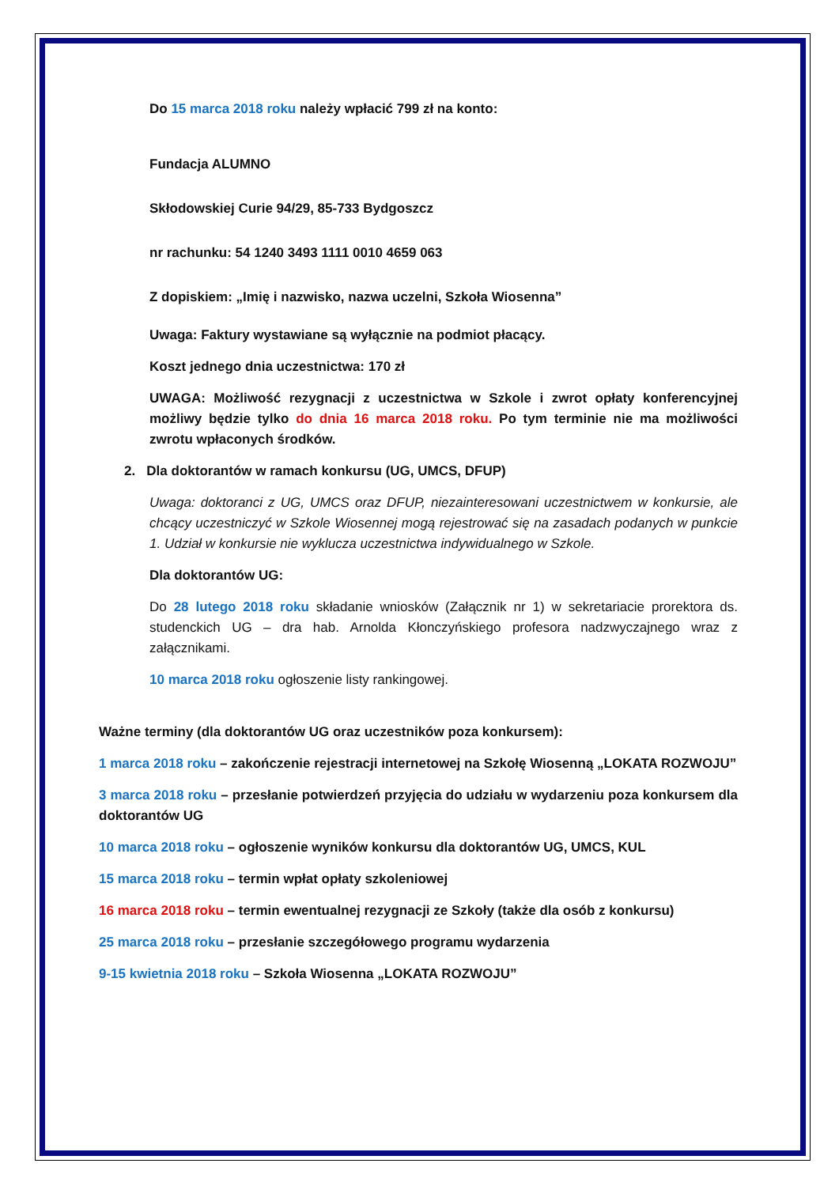Do 15 marca 2018 roku należy wpłacić 799 zł na konto:
Fundacja ALUMNO
Skłodowskiej Curie 94/29, 85-733 Bydgoszcz
nr rachunku: 54 1240 3493 1111 0010 4659 063
Z dopiskiem: „Imię i nazwisko, nazwa uczelni, Szkoła Wiosenna”
Uwaga: Faktury wystawiane są wyłącznie na podmiot płacący.
Koszt jednego dnia uczestnictwa: 170 zł
UWAGA: Możliwość rezygnacji z uczestnictwa w Szkole i zwrot opłaty konferencyjnej możliwy będzie tylko do dnia 16 marca 2018 roku. Po tym terminie nie ma możliwości zwrotu wpłaconych środków.
2. Dla doktorantów w ramach konkursu (UG, UMCS, DFUP)
Uwaga: doktoranci z UG, UMCS oraz DFUP, niezainteresowani uczestnictwem w konkursie, ale chcący uczestniczyć w Szkole Wiosennej mogą rejestrować się na zasadach podanych w punkcie 1. Udział w konkursie nie wyklucza uczestnictwa indywidualnego w Szkole.
Dla doktorantów UG:
Do 28 lutego 2018 roku składanie wniosków (Załącznik nr 1) w sekretariacie prorektora ds. studenckich UG – dra hab. Arnolda Kłonczyńskiego profesora nadzwyczajnego wraz z załącznikami.
10 marca 2018 roku ogłoszenie listy rankingowej.
Ważne terminy (dla doktorantów UG oraz uczestników poza konkursem):
1 marca 2018 roku – zakończenie rejestracji internetowej na Szkołę Wiosenną „LOKATA ROZWOJU”
3 marca 2018 roku – przesłanie potwierdzeń przyjęcia do udziału w wydarzeniu poza konkursem dla doktorantów UG
10 marca 2018 roku – ogłoszenie wyników konkursu dla doktorantów UG, UMCS, KUL
15 marca 2018 roku – termin wpłat opłaty szkoleniowej
16 marca 2018 roku – termin ewentualnej rezygnacji ze Szkoły (także dla osób z konkursu)
25 marca 2018 roku – przesłanie szczegółowego programu wydarzenia
9-15 kwietnia 2018 roku – Szkoła Wiosenna „LOKATA ROZWOJU”